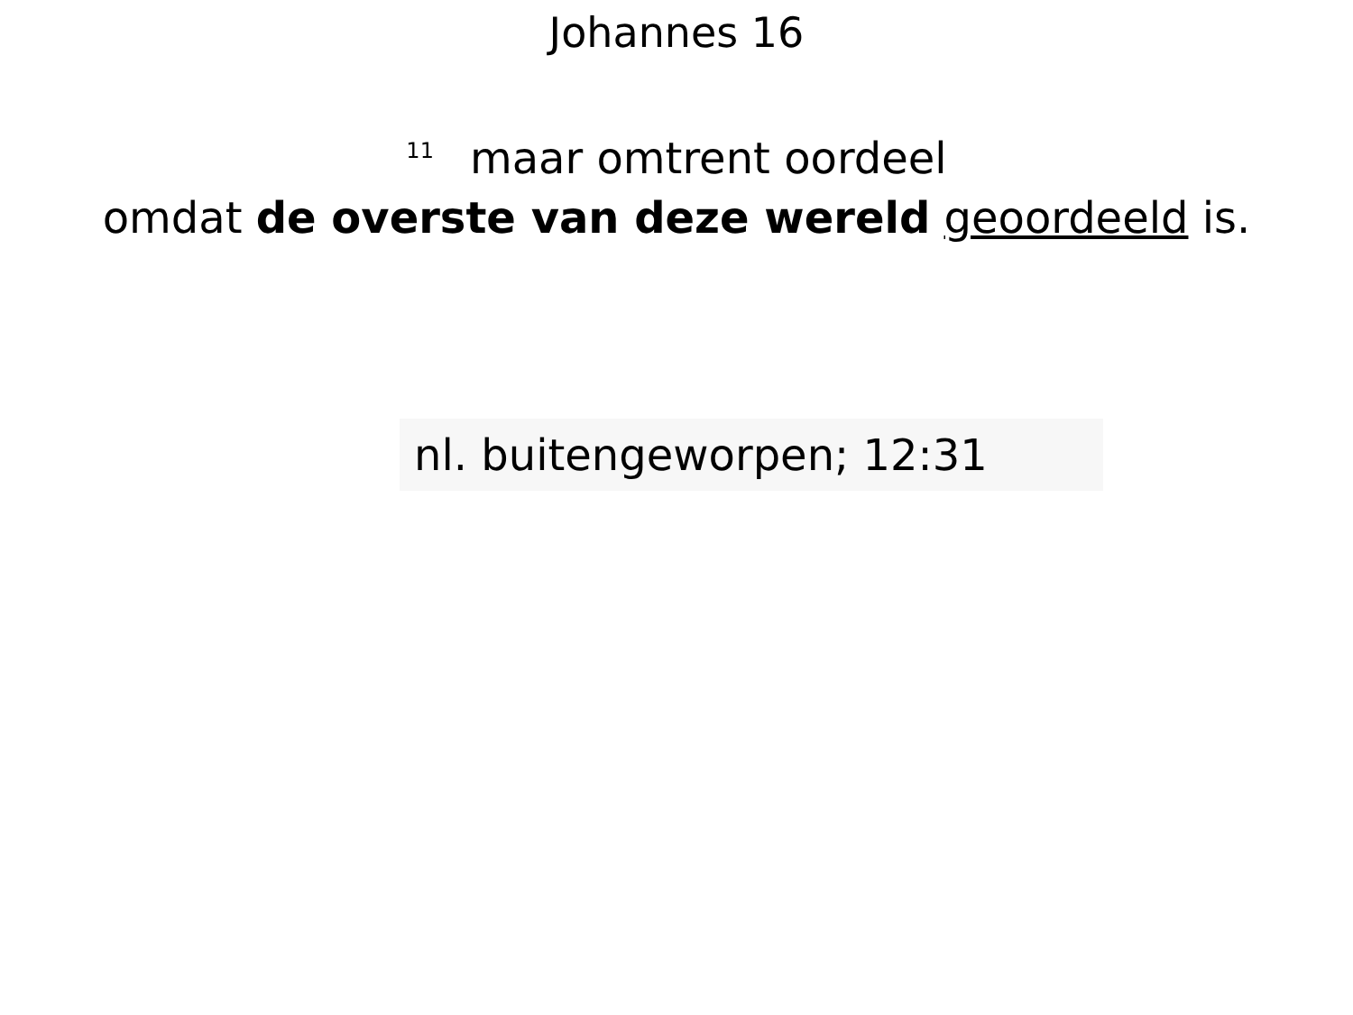Johannes 16
<sup>11</sup> maar omtrent oordeel
omdat de overste van deze wereld geoordeeld is.
nl. buitengeworpen; 12:31